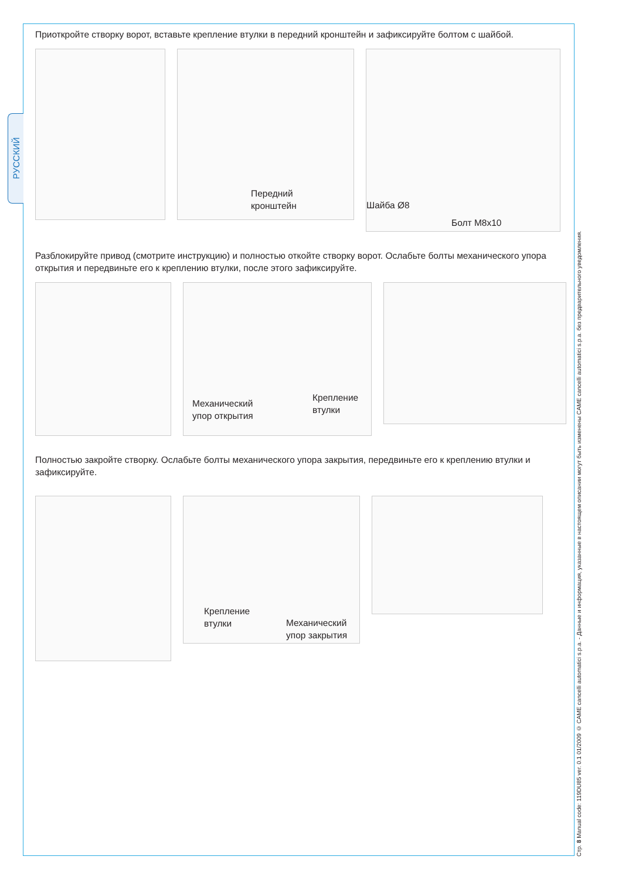РУССКИЙ
Стр. 8 Manual code: 119DU85 ver. 0.1 01/2009 © CAME cancelli automatici s.p.a. - Данные и информация, указанные в настоящем описании могут быть изменены CAME cancelli automatici s.p.a. без предварительного уведомления.
Приоткройте створку ворот, вставьте крепление втулки в передний кронштейн и зафиксируйте болтом с шайбой.
Передний
кронштейн
Шайба Ø8
Болт M8x10
Разблокируйте привод (смотрите инструкцию) и полностью откойте створку ворот. Ослабьте болты механического упора открытия и передвиньте его к креплению втулки, после этого зафиксируйте.
Механический
упор открытия
Крепление
втулки
Полностью закройте створку. Ослабьте болты механического упора закрытия, передвиньте его к креплению втулки и зафиксируйте.
Крепление
втулки
Механический
упор закрытия